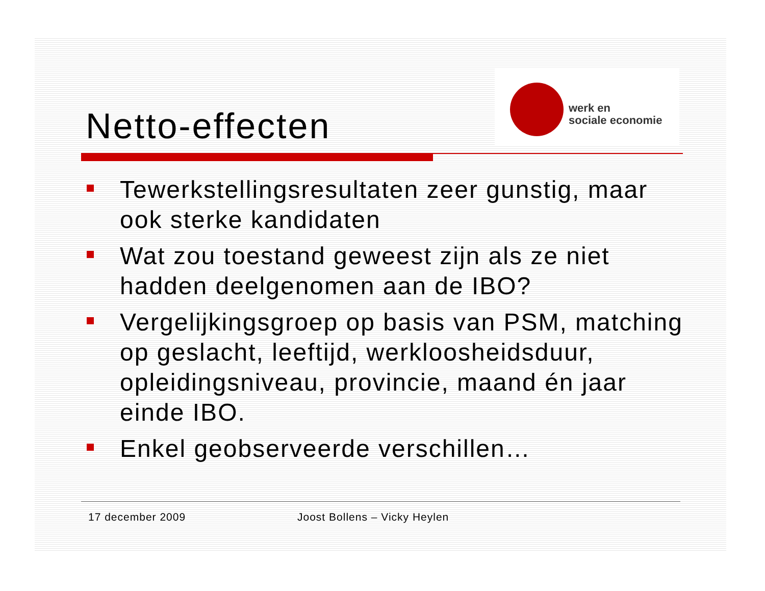Netto-effecten
werk en
sociale economie
Tewerkstellingsresultaten zeer gunstig, maar ook sterke kandidaten
Wat zou toestand geweest zijn als ze niet hadden deelgenomen aan de IBO?
Vergelijkingsgroep op basis van PSM, matching op geslacht, leeftijd, werkloosheidsduur, opleidingsniveau, provincie, maand én jaar einde IBO.
Enkel geobserveerde verschillen…
17 december 2009 Joost Bollens – Vicky Heylen